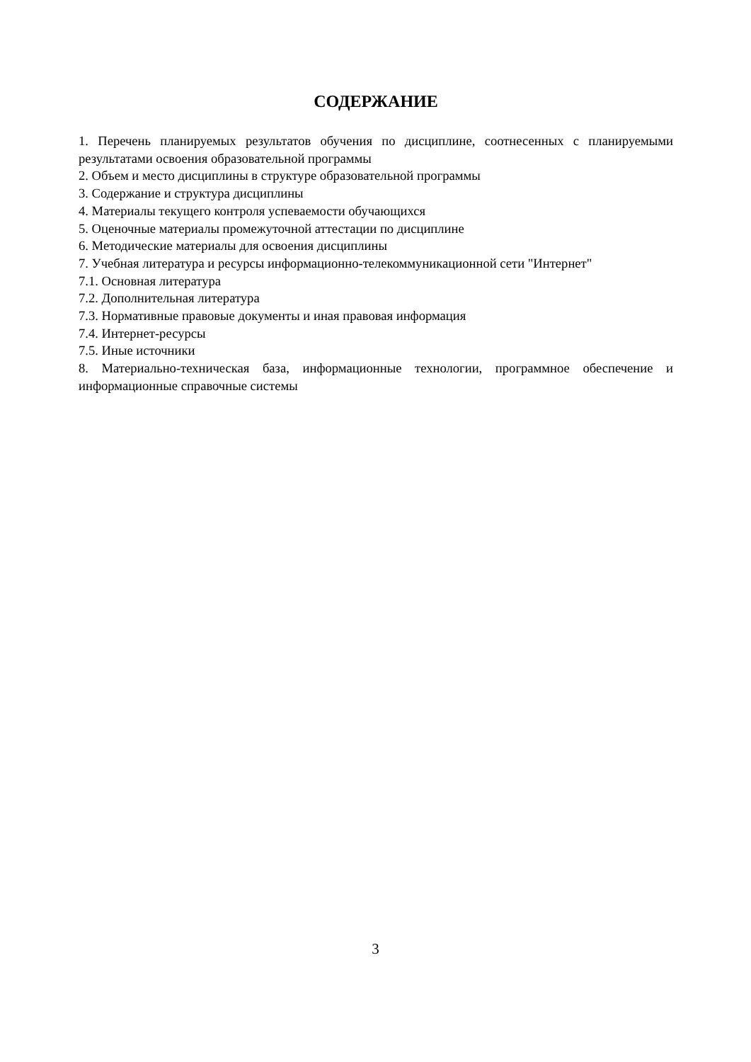СОДЕРЖАНИЕ
1. Перечень планируемых результатов обучения по дисциплине, соотнесенных с планируемыми результатами освоения образовательной программы
2. Объем и место дисциплины в структуре образовательной программы
3. Содержание и структура дисциплины
4. Материалы текущего контроля успеваемости обучающихся
5. Оценочные материалы промежуточной аттестации по дисциплине
6. Методические материалы для освоения дисциплины
7. Учебная литература и ресурсы информационно-телекоммуникационной сети "Интернет"
7.1. Основная литература
7.2. Дополнительная литература
7.3. Нормативные правовые документы и иная правовая информация
7.4. Интернет-ресурсы
7.5. Иные источники
8. Материально-техническая база, информационные технологии, программное обеспечение и информационные справочные системы
3